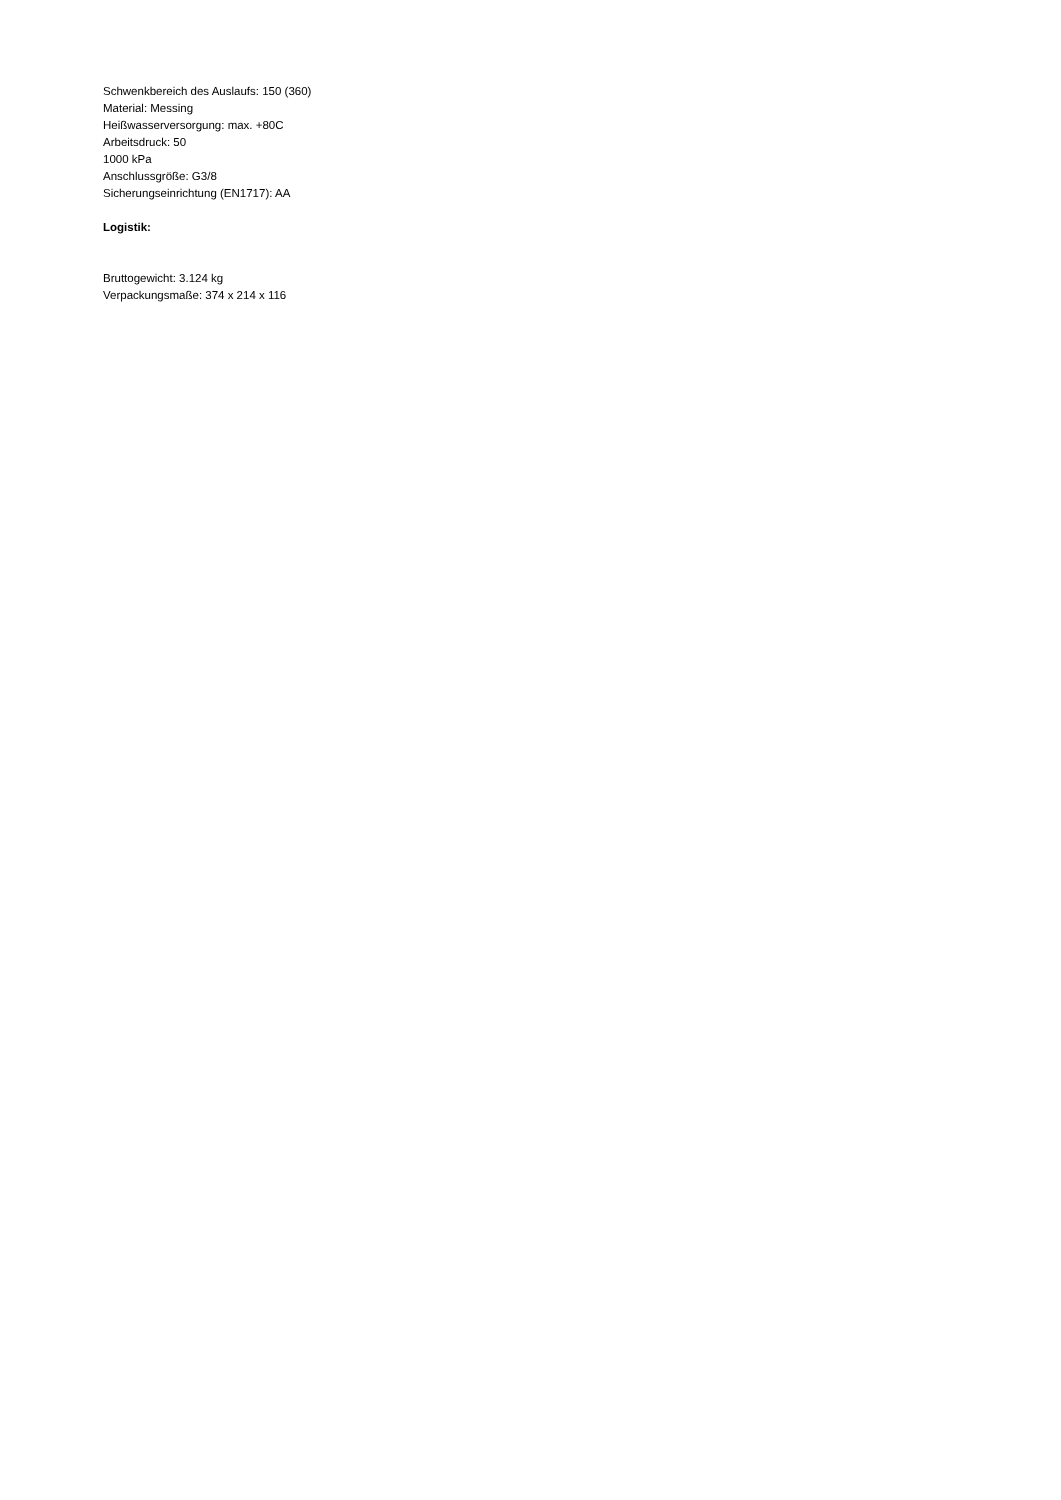Schwenkbereich des Auslaufs: 150 (360)
Material: Messing
Heißwasserversorgung: max. +80C
Arbeitsdruck: 50
1000 kPa
Anschlussgröße: G3/8
Sicherungseinrichtung (EN1717): AA
Logistik:
Bruttogewicht: 3.124 kg
Verpackungsmaße: 374 x 214 x 116